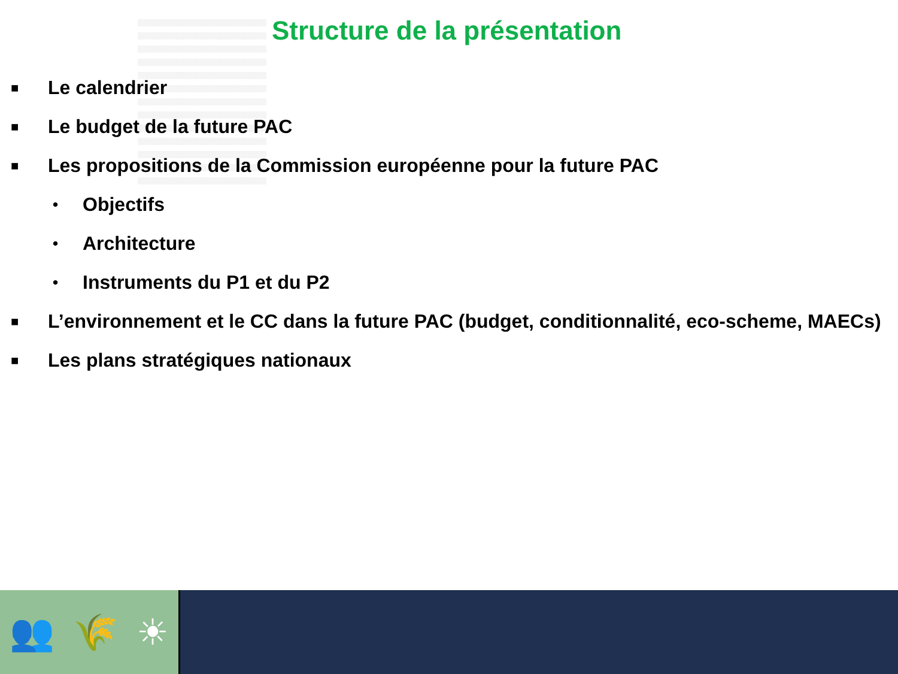Structure de la présentation
■ Le calendrier
■ Le budget de la future PAC
■ Les propositions de la Commission européenne pour la future PAC
• Objectifs
• Architecture
• Instruments du P1 et du P2
■ L’environnement et le CC dans la future PAC (budget, conditionnalité, eco-scheme, MAECs)
■ Les plans stratégiques nationaux
👥 🌾 ☀